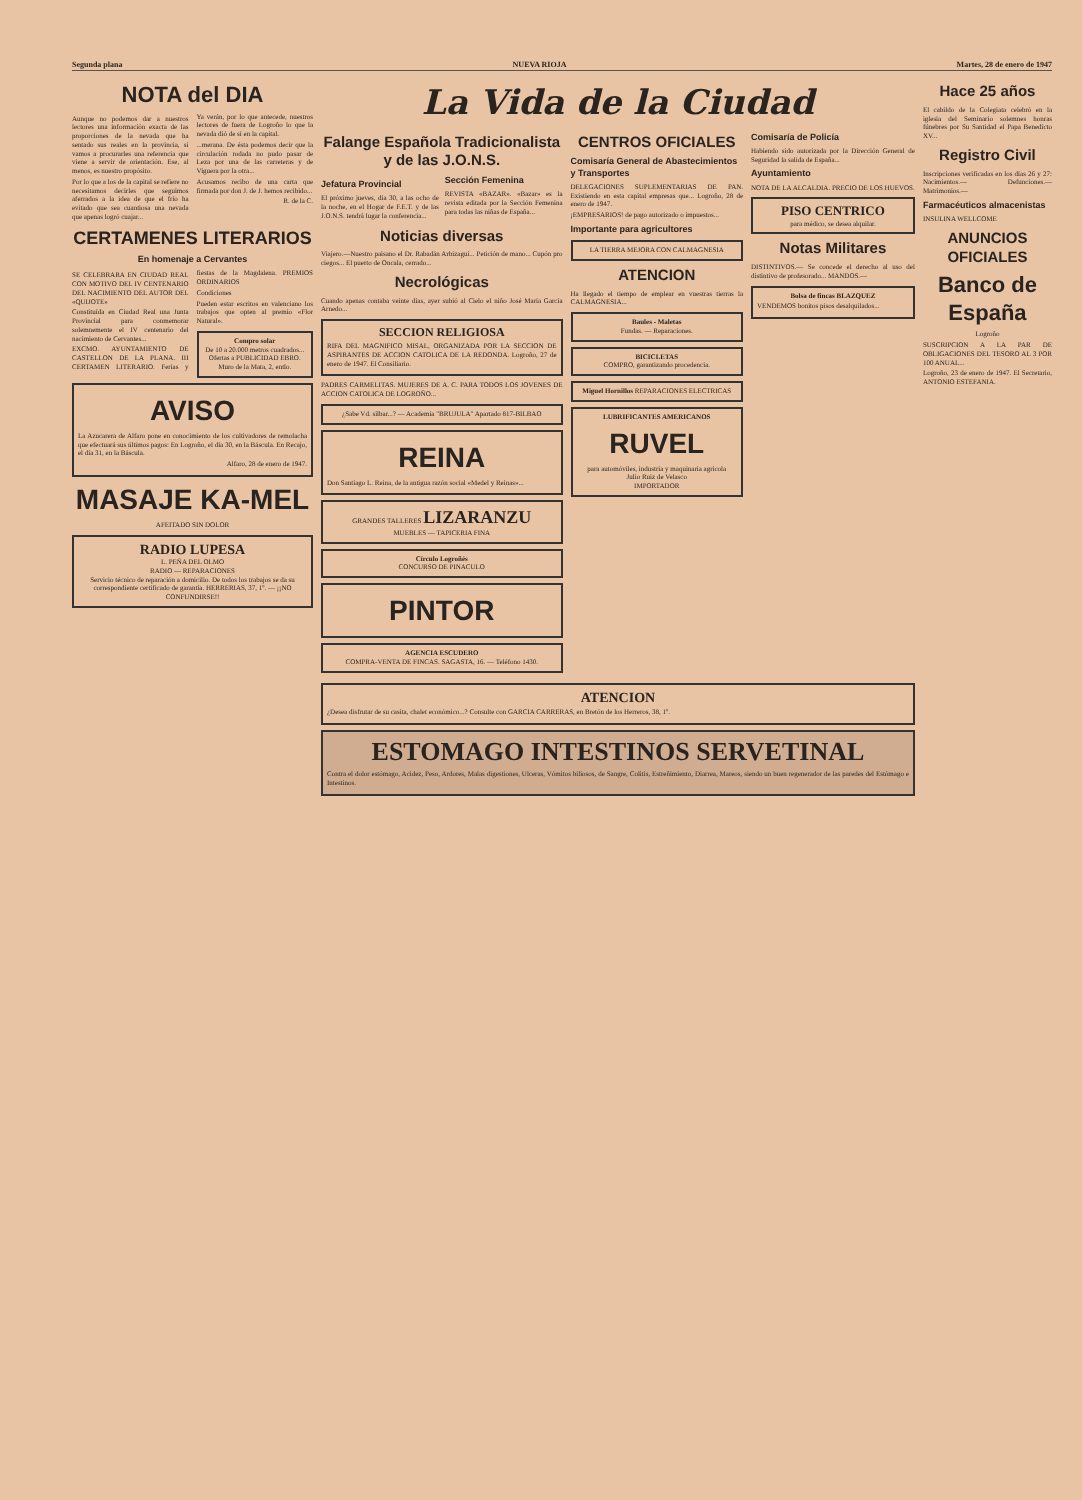Segunda plana NUEVA RIOJA Martes, 28 de enero de 1947
NOTA del DIA
Aunque no podemos dar a nuestros lectores una información exacta de las proporciones de la nevada que ha sentado sus reales en la provincia, si vamos a procurarles una referencia que viene a servir de orientación. Ese, al menos, es nuestro propósito.
Por lo que a los de la capital se refiere no necesitamos decirles que seguimos aferrados a la idea de que el frío ha evitado que sea cuantiosa una nevada que apenas logró cuajar...
Ya verán, por lo que antecede, nuestros lectores de fuera de Logroño lo que la nevada dió de sí en la capital.
...merana. De ésta podemos decir que la circulación rodada no pudo pasar de Leza por una de las carreteras y de Viguera por la otra...
Acusamos recibo de una carta que firmada por don J. de J. hemos recibido...
R. de la C.
CERTAMENES LITERARIOS
En homenaje a Cervantes
SE CELEBRARA EN CIUDAD REAL CON MOTIVO DEL IV CENTENARIO DEL NACIMIENTO DEL AUTOR DEL «QUIJOTE»
Constituída en Ciudad Real una Junta Provincial para conmemorar solemnemente el IV centenario del nacimiento de Cervantes...
EXCMO. AYUNTAMIENTO DE CASTELLON DE LA PLANA. III CERTAMEN LITERARIO. Ferias y fiestas de la Magdalena. PREMIOS ORDINARIOS
Condiciones
Pueden estar escritos en valenciano los trabajos que opten al premio «Flor Natural».
Compro solar
De 10 a 20.000 metros cuadrados... Ofertas a PUBLICIDAD EBRO. Muro de la Mata, 2, entlo.
AVISO
La Azucarera de Alfaro pone en conocimiento de los cultivadores de remolacha que efectuará sus últimos pagos: En Logroño, el día 30, en la Báscula. En Recajo, el día 31, en la Báscula.
Alfaro, 28 de enero de 1947.
MASAJE KA-MEL
AFEITADO SIN DOLOR
RADIO LUPESA
L. PEÑA DEL OLMO
RADIO — REPARACIONES
Servicio técnico de reparación a domicilio. De todos los trabajos se da su correspondiente certificado de garantía. HERRERIAS, 37, 1º. — ¡¡NO CONFUNDIRSE!!
La Vida de la Ciudad
Falange Española Tradicionalista y de las J.O.N.S.
Jefatura Provincial
El próximo jueves, día 30, a las ocho de la noche, en el Hogar de F.E.T. y de las J.O.N.S. tendrá lugar la conferencia...
Sección Femenina
REVISTA «BAZAR». «Bazar» es la revista editada por la Sección Femenina para todas las niñas de España...
Noticias diversas
Viajero.—Nuestro paisano el Dr. Rabadán Arbizagui... Petición de mano... Cupón pro ciegos... El puerto de Oncala, cerrado...
Necrológicas
Cuando apenas contaba veinte días, ayer subió al Cielo el niño José María García Arnedo...
SECCION RELIGIOSA
RIFA DEL MAGNIFICO MISAL, ORGANIZADA POR LA SECCION DE ASPIRANTES DE ACCION CATOLICA DE LA REDONDA. Logroño, 27 de enero de 1947. El Consiliario.
PADRES CARMELITAS. MUJERES DE A. C. PARA TODOS LOS JOVENES DE ACCION CATOLICA DE LOGROÑO...
¿Sabe Vd. silbar...? — Academia "BRUJULA" Apartado 817-BILBAO
REINA
Don Santiago L. Reina, de la antigua razón social «Medel y Reinas»...
GRANDES TALLERES LIZARANZU
MUEBLES — TAPICERIA FINA
Círculo Logroñés
CONCURSO DE PINACULO
PINTOR
AGENCIA ESCUDERO
COMPRA-VENTA DE FINCAS. SAGASTA, 16. — Teléfono 1430.
CENTROS OFICIALES
Comisaría General de Abastecimientos y Transportes
DELEGACIONES SUPLEMENTARIAS DE PAN. Existiendo en esta capital empresas que... Logroño, 28 de enero de 1947.
¡EMPRESARIOS! de pago autorizado o impuestos...
Importante para agricultores
LA TIERRA MEJORA CON CALMAGNESIA
ATENCION
Ha llegado el tiempo de emplear en vuestras tierras la CALMAGNESIA...
Baules - Maletas
Fundas. — Reparaciones.
BICICLETAS
COMPRO, garantizando procedencia.
Miguel Hornillos REPARACIONES ELECTRICAS
LUBRIFICANTES AMERICANOS
RUVEL
para automóviles, industria y maquinaria agrícola
Julio Ruiz de Velasco
IMPORTADOR
Comisaría de Policía
Habiendo sido autorizada por la Dirección General de Seguridad la salida de España...
Ayuntamiento
NOTA DE LA ALCALDIA. PRECIO DE LOS HUEVOS.
PISO CENTRICO
para médico, se desea alquilar.
Notas Militares
DISTINTIVOS.— Se concede el derecho al uso del distintivo de profesorado... MANDOS.—
Bolsa de fincas BLAZQUEZ
VENDEMOS bonitos pisos desalquilados...
ATENCION
¿Desea disfrutar de su casita, chalet económico...? Consulte con GARCIA CARRERAS, en Bretón de los Herreros, 38, 1º.
ESTOMAGO INTESTINOS SERVETINAL
Contra el dolor estómago, Acidez, Peso, Ardores, Malas digestiones, Ulceras, Vómitos biliosos, de Sangre, Colitis, Estreñimiento, Diarrea, Mareos, siendo un buen regenerador de las paredes del Estómago e Intestinos.
Hace 25 años
El cabildo de la Colegiata celebró en la iglesia del Seminario solemnes honras fúnebres por Su Santidad el Papa Benedicto XV...
Registro Civil
Inscripciones verificadas en los días 26 y 27: Nacimientos.— Defunciones.— Matrimonios.—
Farmacéuticos almacenistas
INSULINA WELLCOME
ANUNCIOS OFICIALES
Banco de España
Logroño
SUSCRIPCION A LA PAR DE OBLIGACIONES DEL TESORO AL 3 POR 100 ANUAL...
Logroño, 23 de enero de 1947. El Secretario, ANTONIO ESTEFANIA.